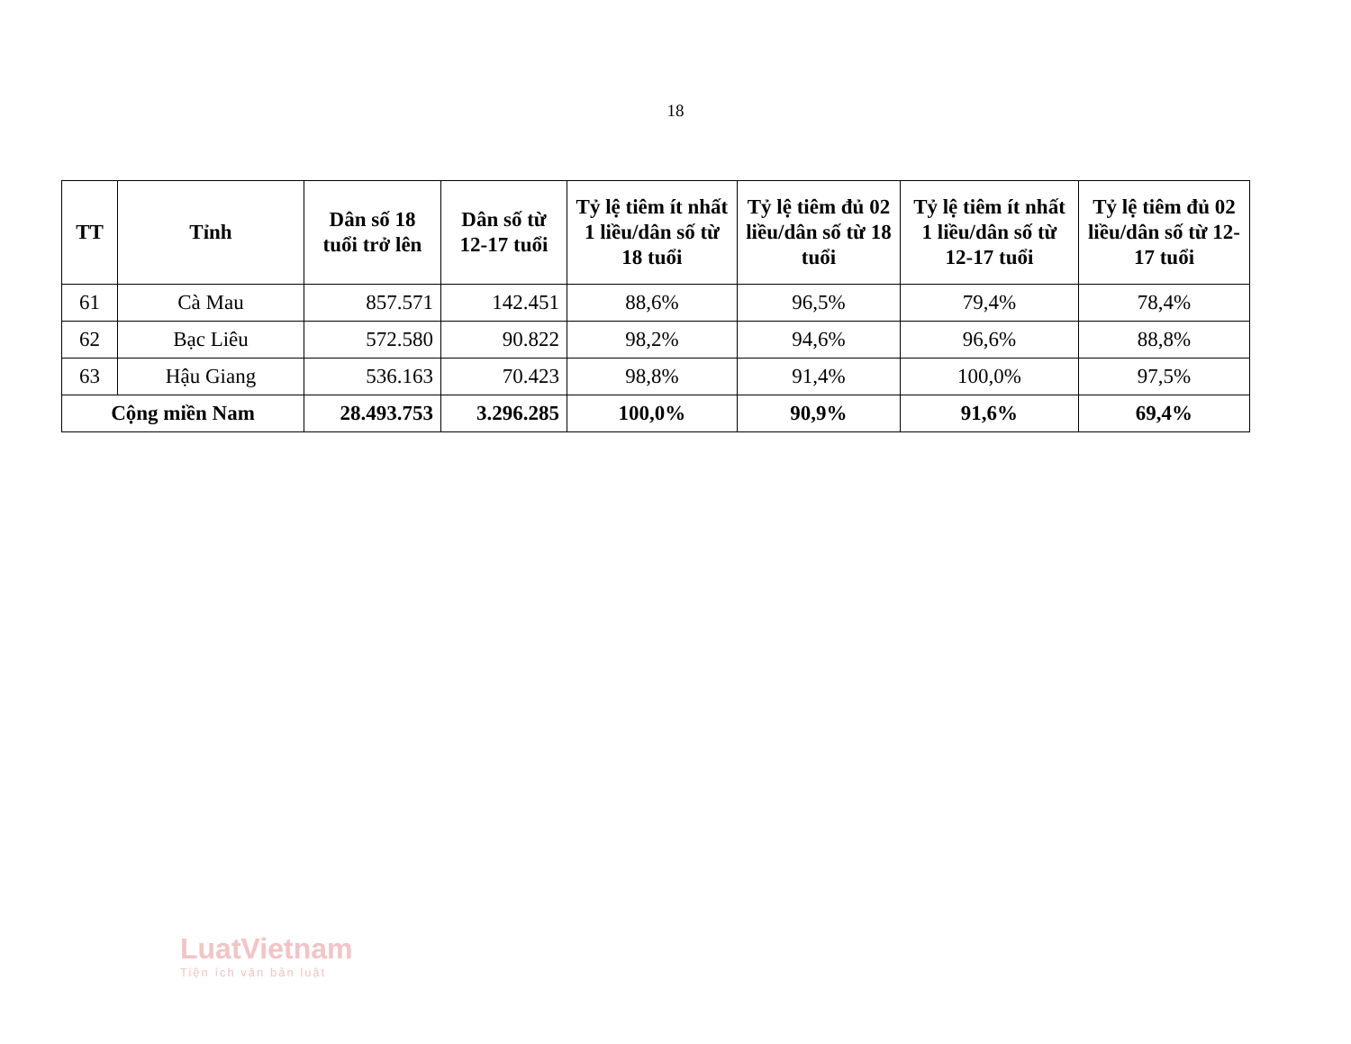18
| TT | Tỉnh | Dân số 18 tuổi trở lên | Dân số từ 12-17 tuổi | Tỷ lệ tiêm ít nhất 1 liều/dân số từ 18 tuổi | Tỷ lệ tiêm đủ 02 liều/dân số từ 18 tuổi | Tỷ lệ tiêm ít nhất 1 liều/dân số từ 12-17 tuổi | Tỷ lệ tiêm đủ 02 liều/dân số từ 12-17 tuổi |
| --- | --- | --- | --- | --- | --- | --- | --- |
| 61 | Cà Mau | 857.571 | 142.451 | 88,6% | 96,5% | 79,4% | 78,4% |
| 62 | Bạc Liêu | 572.580 | 90.822 | 98,2% | 94,6% | 96,6% | 88,8% |
| 63 | Hậu Giang | 536.163 | 70.423 | 98,8% | 91,4% | 100,0% | 97,5% |
| Cộng miền Nam | | 28.493.753 | 3.296.285 | 100,0% | 90,9% | 91,6% | 69,4% |
LuatVietnam
Tiện ích văn bản luật